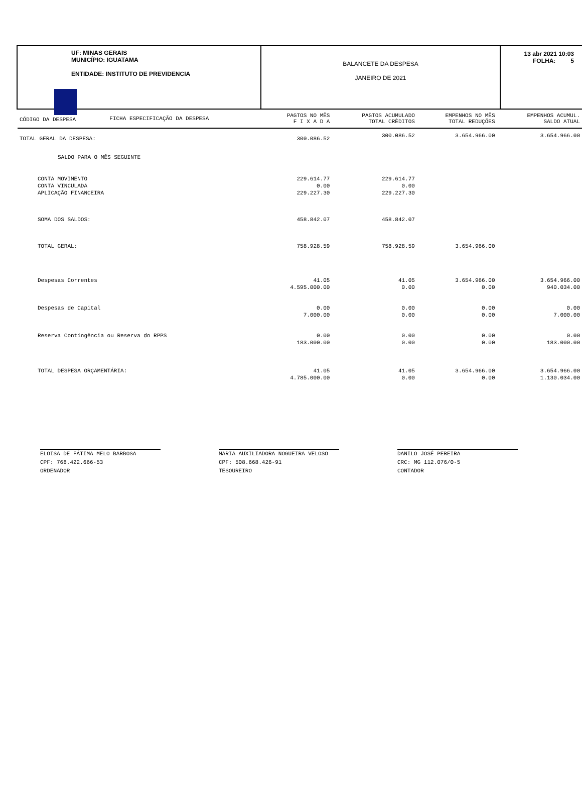UF: MINAS GERAIS
MUNICÍPIO: IGUATAMA
ENTIDADE: INSTITUTO DE PREVIDENCIA
BALANCETE DA DESPESA
JANEIRO DE 2021
13 abr 2021 10:03
FOLHA: 5
| CÓDIGO DA DESPESA | FICHA ESPECIFICAÇÃO DA DESPESA | PAGTOS NO MÊS F I X A D A | PAGTOS ACUMULADO TOTAL CRÈDITOS | EMPENHOS NO MÊS TOTAL REDUÇÕES | EMPENHOS ACUMUL. SALDO ATUAL |
| --- | --- | --- | --- | --- | --- |
| TOTAL GERAL DA DESPESA: | | 300.086.52 | 300.086.52 | 3.654.966.00 | 3.654.966.00 |
| SALDO PARA O MÊS SEGUINTE | | | | | |
| CONTA MOVIMENTO | | 229.614.77 | 229.614.77 | | |
| CONTA VINCULADA | | 0.00 | 0.00 | | |
| APLICAÇÃO FINANCEIRA | | 229.227.30 | 229.227.30 | | |
| SOMA DOS SALDOS: | | 458.842.07 | 458.842.07 | | |
| TOTAL GERAL: | | 758.928.59 | 758.928.59 | 3.654.966.00 | |
| Despesas Correntes | | 41.05 | 41.05 | 3.654.966.00 | 3.654.966.00 |
| | | 4.595.000.00 | 0.00 | 0.00 | 940.034.00 |
| Despesas de Capital | | 0.00 | 0.00 | 0.00 | 0.00 |
| | | 7.000.00 | 0.00 | 0.00 | 7.000.00 |
| Reserva Contingência ou Reserva do RPPS | | 0.00 | 0.00 | 0.00 | 0.00 |
| | | 183.000.00 | 0.00 | 0.00 | 183.000.00 |
| TOTAL DESPESA ORÇAMENTÁRIA: | | 41.05 | 41.05 | 3.654.966.00 | 3.654.966.00 |
| | | 4.785.000.00 | 0.00 | 0.00 | 1.130.034.00 |
ELOISA DE FÁTIMA MELO BARBOSA
CPF: 768.422.666-53
ORDENADOR
MARIA AUXILIADORA NOGUEIRA VELOSO
CPF: 508.668.426-91
TESOUREIRO
DANILO JOSÉ PEREIRA
CRC: MG 112.076/O-5
CONTADOR